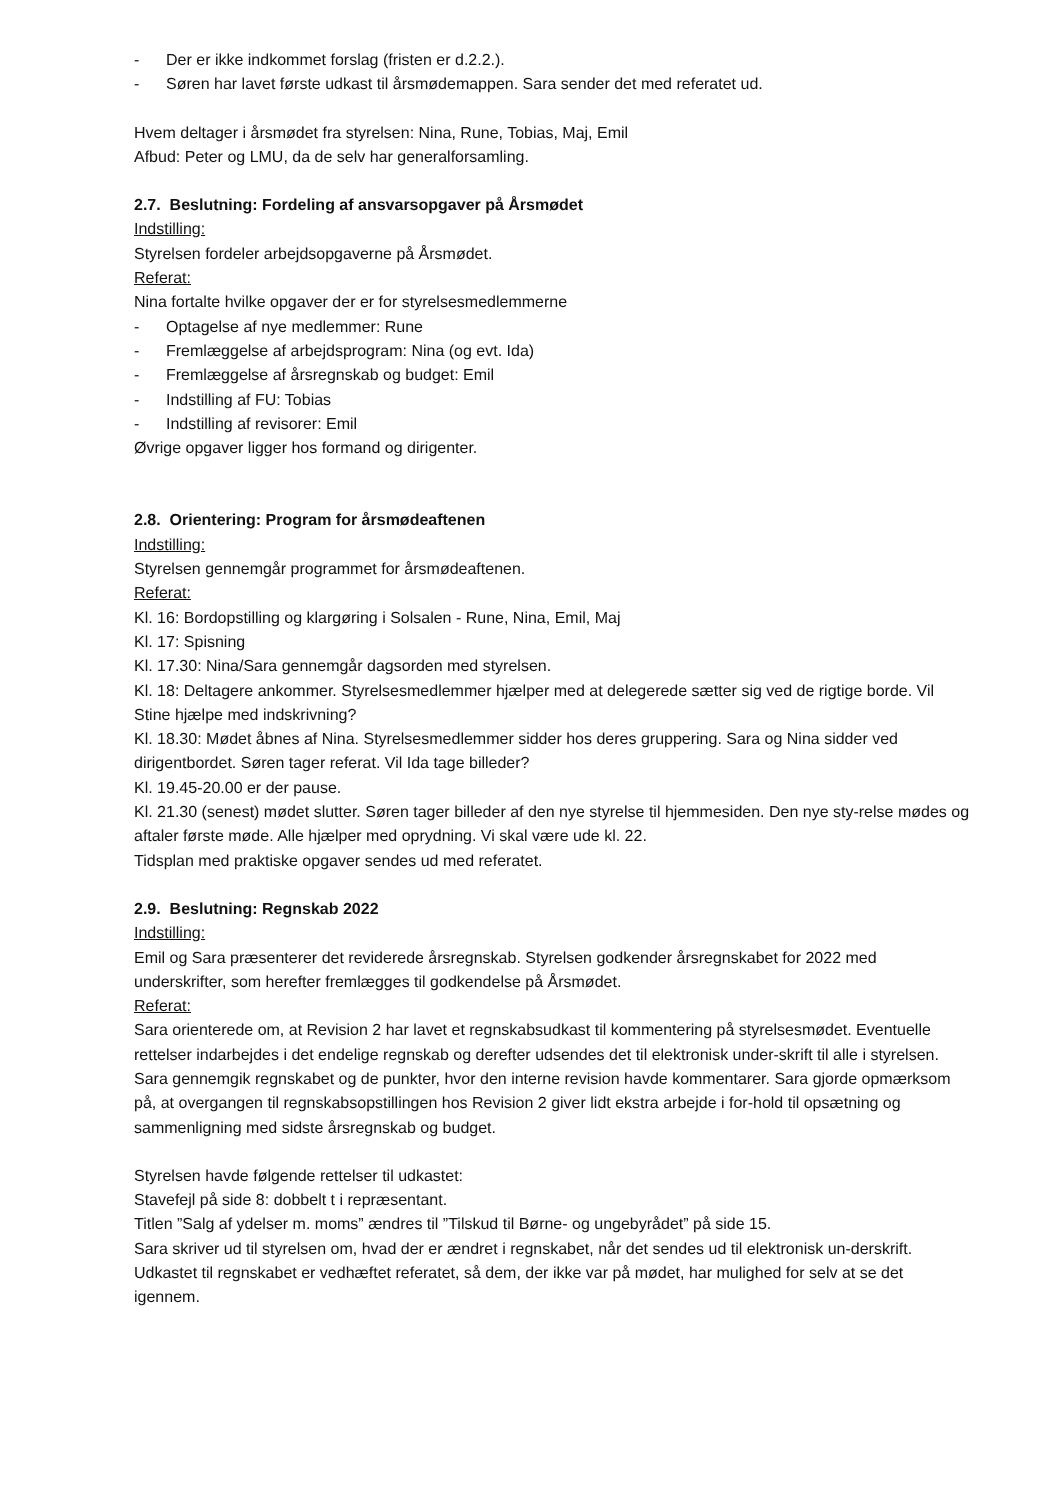- Der er ikke indkommet forslag (fristen er d.2.2.).
- Søren har lavet første udkast til årsmødemappen. Sara sender det med referatet ud.
Hvem deltager i årsmødet fra styrelsen: Nina, Rune, Tobias, Maj, Emil
Afbud: Peter og LMU, da de selv har generalforsamling.
2.7. Beslutning: Fordeling af ansvarsopgaver på Årsmødet
Indstilling:
Styrelsen fordeler arbejdsopgaverne på Årsmødet.
Referat:
Nina fortalte hvilke opgaver der er for styrelsesmedlemmerne
- Optagelse af nye medlemmer: Rune
- Fremlæggelse af arbejdsprogram: Nina (og evt. Ida)
- Fremlæggelse af årsregnskab og budget: Emil
- Indstilling af FU: Tobias
- Indstilling af revisorer: Emil
Øvrige opgaver ligger hos formand og dirigenter.
2.8. Orientering: Program for årsmødeaftenen
Indstilling:
Styrelsen gennemgår programmet for årsmødeaftenen.
Referat:
Kl. 16: Bordopstilling og klargøring i Solsalen - Rune, Nina, Emil, Maj
Kl. 17: Spisning
Kl. 17.30: Nina/Sara gennemgår dagsorden med styrelsen.
Kl. 18: Deltagere ankommer. Styrelsesmedlemmer hjælper med at delegerede sætter sig ved de rigtige borde. Vil Stine hjælpe med indskrivning?
Kl. 18.30: Mødet åbnes af Nina. Styrelsesmedlemmer sidder hos deres gruppering. Sara og Nina sidder ved dirigentbordet. Søren tager referat. Vil Ida tage billeder?
Kl. 19.45-20.00 er der pause.
Kl. 21.30 (senest) mødet slutter. Søren tager billeder af den nye styrelse til hjemmesiden. Den nye sty-relse mødes og aftaler første møde. Alle hjælper med oprydning. Vi skal være ude kl. 22.
Tidsplan med praktiske opgaver sendes ud med referatet.
2.9. Beslutning: Regnskab 2022
Indstilling:
Emil og Sara præsenterer det reviderede årsregnskab. Styrelsen godkender årsregnskabet for 2022 med underskrifter, som herefter fremlægges til godkendelse på Årsmødet.
Referat:
Sara orienterede om, at Revision 2 har lavet et regnskabsudkast til kommentering på styrelsesmødet. Eventuelle rettelser indarbejdes i det endelige regnskab og derefter udsendes det til elektronisk under-skrift til alle i styrelsen.
Sara gennemgik regnskabet og de punkter, hvor den interne revision havde kommentarer. Sara gjorde opmærksom på, at overgangen til regnskabsopstillingen hos Revision 2 giver lidt ekstra arbejde i for-hold til opsætning og sammenligning med sidste årsregnskab og budget.
Styrelsen havde følgende rettelser til udkastet:
Stavefejl på side 8: dobbelt t i repræsentant.
Titlen ”Salg af ydelser m. moms” ændres til ”Tilskud til Børne- og ungebyrådet” på side 15.
Sara skriver ud til styrelsen om, hvad der er ændret i regnskabet, når det sendes ud til elektronisk un-derskrift.
Udkastet til regnskabet er vedhæftet referatet, så dem, der ikke var på mødet, har mulighed for selv at se det igennem.